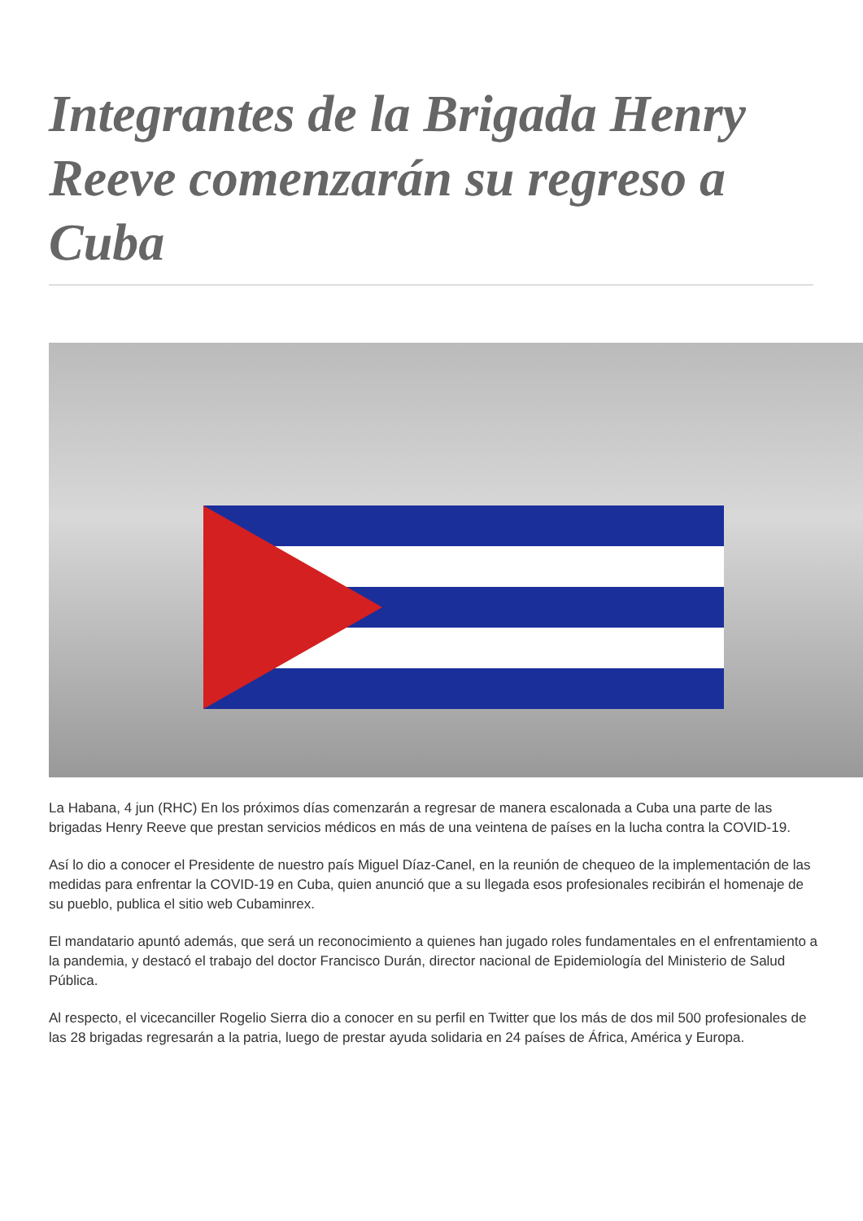Integrantes de la Brigada Henry Reeve comenzarán su regreso a Cuba
La Habana, 4 jun (RHC) En los próximos días comenzarán a regresar de manera escalonada a Cuba una parte de las brigadas Henry Reeve que prestan servicios médicos en más de una veintena de países en la lucha contra la COVID-19.
Así lo dio a conocer el Presidente de nuestro país Miguel Díaz-Canel, en la reunión de chequeo de la implementación de las medidas para enfrentar la COVID-19 en Cuba, quien anunció que a su llegada esos profesionales recibirán el homenaje de su pueblo, publica el sitio web Cubaminrex.
El mandatario apuntó además, que será un reconocimiento a quienes han jugado roles fundamentales en el enfrentamiento a la pandemia, y destacó el trabajo del doctor Francisco Durán, director nacional de Epidemiología del Ministerio de Salud Pública.
Al respecto, el vicecanciller Rogelio Sierra dio a conocer en su perfil en Twitter que los más de dos mil 500 profesionales de las 28 brigadas regresarán a la patria, luego de prestar ayuda solidaria en 24 países de África, América y Europa.